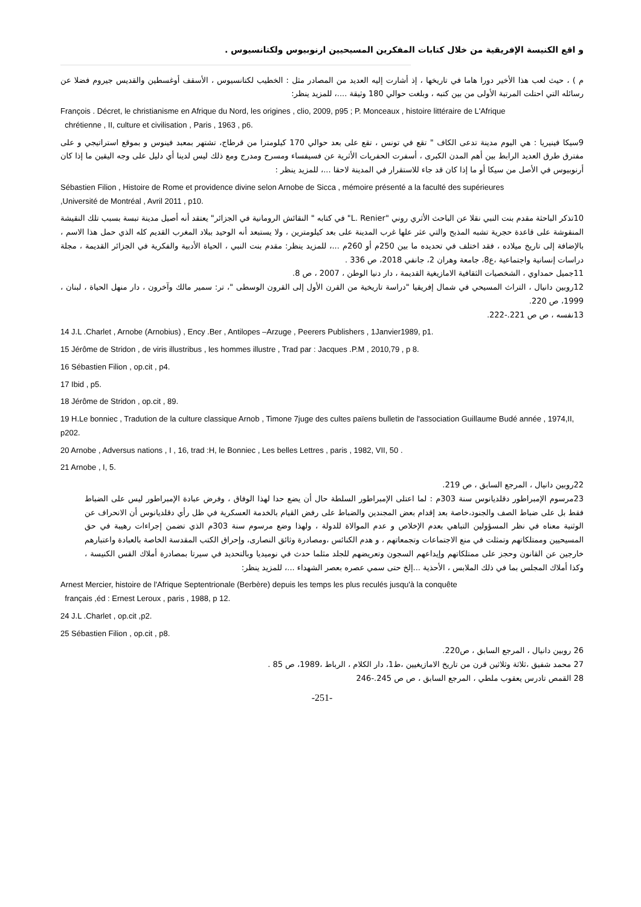و اقع الكنيسة الإفريقية من خلال كتابات المفكرين المسيحيين ارنوبيوس ولكتانسيوس .
م ) ، حيث لعب هذا الأخير دورا هاما في تاريخها ، إذ أشارت إليه العديد من المصادر مثل : الخطيب لكتانسيوس ، الأسقف أوغسطين والقديس جيروم فضلا عن رسائله التي احتلت المرتبة الأولى من بين كتبه ، وبلغت حوالي 180 وثيقة ....، للمزيد ينظر:
François . Décret, le christianisme en Afrique du Nord, les origines , clio, 2009, p95 ; P. Monceaux , histoire littéraire de L'Afrique
chrétienne , II, culture et civilisation , Paris , 1963 , p6.
9سيكا فينيريا : هي اليوم مدينة تدعى الكاف " تقع في تونس ، تقع على بعد حوالي 170 كيلومترا من قرطاج، تشتهر بمعبد فينوس و بموقع استراتيجي و على مفترق طرق العديد الرابط بين أهم المدن الكبرى ، أسفرت الحفريات الأثرية عن فسيفساء ومسرح ومدرج ومع ذلك ليس لدينا أي دليل على وجه اليقين ما إذا كان أرنوبيوس في الأصل من سيكا أو ما إذا كان قد جاء للاستقرار في المدينة لاحقا ...، للمزيد ينظر :
Sébastien Filion , Histoire de Rome et providence divine selon Arnobe de Sicca , mémoire présenté a la faculté des supérieures
,Université de Montréal , Avril 2011 , p10.
10تذكر الباحثة مقدم بنت النبي نقلا عن الباحث الأثري روني "L. Renier" في كتابه " النقائش الرومانية في الجزائر" يعتقد أنه أصيل مدينة تبسة بسبب تلك النقيشة المنقوشة على قاعدة حجرية تشبه المذبح والتي عثر علها غرب المدينة على بعد كيلومترين ، ولا يستبعد أنه الوحيد ببلاد المغرب القديم كله الذي حمل هذا الاسم ، بالإضافة إلى تاريخ ميلاده ، فقد اختلف في تحديده ما بين 250م أو 260م ...، للمزيد ينظر: مقدم بنت النبي ، الحياة الأدبية والفكرية في الجزائر القديمة ، مجلة دراسات إنسانية واجتماعية ،ع8، جامعة وهران 2، جانفي 2018، ص 336 .
11جميل حمداوي ، الشخصيات الثقافية الامازيغية القديمة ، دار دنيا الوطن ، 2007 ، ص 8.
12روبين دانيال ، التراث المسيحي في شمال إفريقيا "دراسة تاريخية من القرن الأول إلى القرون الوسطى "، تر: سمير مالك وآخرون ، دار منهل الحياة ، لبنان ، 1999، ص 220.
13نفسه ، ص ص 221.-222.
14 J.L .Charlet , Arnobe (Arnobius) , Ency .Ber , Antilopes –Arzuge , Peerers Publishers , 1Janvier1989, p1.
15 Jérôme de Stridon , de viris illustribus , les hommes illustre , Trad par : Jacques .P.M , 2010,79 , p 8.
16 Sébastien Filion , op.cit , p4.
17 Ibid , p5.
18 Jérôme de Stridon , op.cit , 89.
19 H.Le bonniec , Tradution de la culture classique Arnob , Timone 7juge des cultes païens bulletin de l'association Guillaume Budé année , 1974,II, p202.
20 Arnobe , Adversus nations , I , 16, trad :H, le Bonniec , Les belles Lettres , paris , 1982, VII, 50 .
21 Arnobe , I, 5.
22روبين دانيال ، المرجع السابق ، ص 219.
23مرسوم الإمبراطور دقلديانوس سنة 303م : لما اعتلى الإمبراطور السلطة حال أن يضع حدا لهذا الوفاق ، وفرض عبادة الإمبراطور ليس على الضباط فقط بل على ضباط الصف والجنود،خاصة بعد إقدام بعض المجندين والضباط على رفض القيام بالخدمة العسكرية في ظل رأي دقلديانوس أن الانحراف عن الوثنية معناه في نظر المسؤولين التباهي بعدم الإخلاص و عدم الموالاة للدولة ، ولهذا وضع مرسوم سنة 303م الذي تضمن إجراءات رهيبة في حق المسيحيين وممتلكاتهم وتمثلت في منع الاجتماعات وتجمعاتهم ، و هدم الكنائس ،ومصادرة وثائق النصارى، وإحراق الكتب المقدسة الخاصة بالعبادة واعتبارهم خارجين عن القانون وحجز على ممتلكاتهم وإيداعهم السجون وتعريضهم للجلد مثلما حدث في نوميديا وبالتحديد في سيرتا بمصادرة أملاك القس الكنيسة ، وكذا أملاك المجلس بما في ذلك الملابس ، الأحذية ...إلخ حتى سمي عصره بعصر الشهداء ...، للمزيد ينظر:
Arnest Mercier, histoire de l'Afrique Septentrionale (Berbère) depuis les temps les plus reculés jusqu'à la conquête
français ,éd : Ernest Leroux , paris , 1988, p 12.
24 J.L .Charlet , op.cit ,p2.
25 Sébastien Filion , op.cit , p8.
26 روبين دانيال ، المرجع السابق ، ص220.
27 محمد شفيق ،ثلاثة وثلاثين قرن من تاريخ الامازيغيين ،ط1، دار الكلام ، الرباط ،1989، ص 85 .
28 القمص تادرس يعقوب ملطي ، المرجع السابق ، ص ص 245.-246
-251-